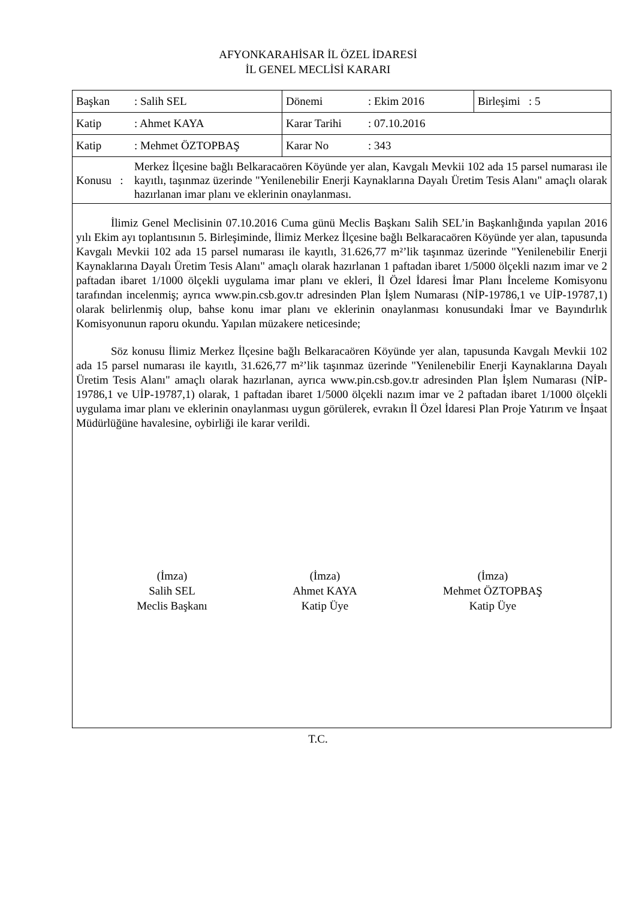AFYONKARAHİSAR İL ÖZEL İDARESİ
İL GENEL MECLİSİ KARARI
| Başkan | : Salih SEL | Dönemi | : Ekim 2016 | Birleşimi : 5 |
| Katip | : Ahmet KAYA | Karar Tarihi | : 07.10.2016 | |
| Katip | : Mehmet ÖZTOPBAŞ | Karar No | : 343 | |
| Konusu : | Merkez İlçesine bağlı Belkaracaören Köyünde yer alan, Kavgalı Mevkii 102 ada 15 parsel numarası ile kayıtlı, taşınmaz üzerinde "Yenilenebilir Enerji Kaynaklarına Dayalı Üretim Tesis Alanı" amaçlı olarak hazırlanan imar planı ve eklerinin onaylanması. | | | |
İlimiz Genel Meclisinin 07.10.2016 Cuma günü Meclis Başkanı Salih SEL’in Başkanlığında yapılan 2016 yılı Ekim ayı toplantısının 5. Birleşiminde, İlimiz Merkez İlçesine bağlı Belkaracaören Köyünde yer alan, tapusunda Kavgalı Mevkii 102 ada 15 parsel numarası ile kayıtlı, 31.626,77 m²’lik taşınmaz üzerinde "Yenilenebilir Enerji Kaynaklarına Dayalı Üretim Tesis Alanı" amaçlı olarak hazırlanan 1 paftadan ibaret 1/5000 ölçekli nazım imar ve 2 paftadan ibaret 1/1000 ölçekli uygulama imar planı ve ekleri, İl Özel İdaresi İmar Planı İnceleme Komisyonu tarafından incelenmiş; ayrıca www.pin.csb.gov.tr adresinden Plan İşlem Numarası (NİP-19786,1 ve UİP-19787,1) olarak belirlenmiş olup, bahse konu imar planı ve eklerinin onaylanması konusundaki İmar ve Bayındırlık Komisyonunun raporu okundu. Yapılan müzakere neticesinde;
Söz konusu İlimiz Merkez İlçesine bağlı Belkaracaören Köyünde yer alan, tapusunda Kavgalı Mevkii 102 ada 15 parsel numarası ile kayıtlı, 31.626,77 m²’lik taşınmaz üzerinde "Yenilenebilir Enerji Kaynaklarına Dayalı Üretim Tesis Alanı" amaçlı olarak hazırlanan, ayrıca www.pin.csb.gov.tr adresinden Plan İşlem Numarası (NİP-19786,1 ve UİP-19787,1) olarak, 1 paftadan ibaret 1/5000 ölçekli nazım imar ve 2 paftadan ibaret 1/1000 ölçekli uygulama imar planı ve eklerinin onaylanması uygun görülerek, evrakın İl Özel İdaresi Plan Proje Yatırım ve İnşaat Müdürlüğüne havalesine, oybirliği ile karar verildi.
(İmza)
Salih SEL
Meclis Başkanı
(İmza)
Ahmet KAYA
Katip Üye
(İmza)
Mehmet ÖZTOPBAŞ
Katip Üye
T.C.